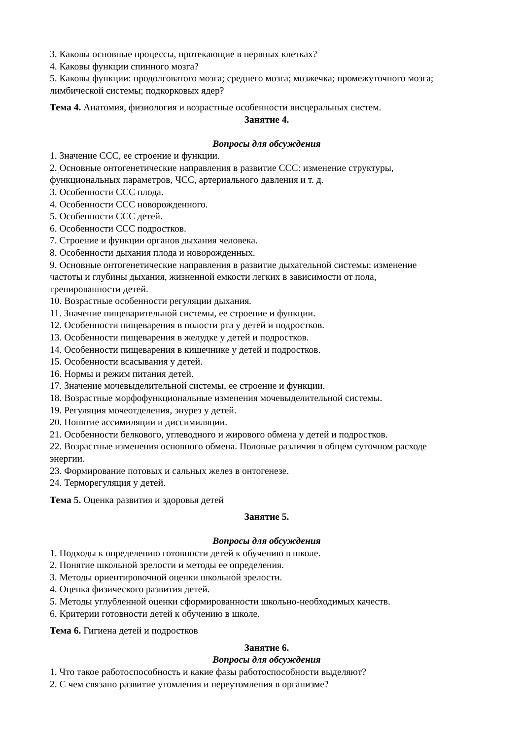3. Каковы основные процессы, протекающие в нервных клетках?
4. Каковы функции спинного мозга?
5. Каковы функции: продолговатого мозга; среднего мозга; мозжечка; промежуточного мозга; лимбической системы; подкорковых ядер?
Тема 4. Анатомия, физиология и возрастные особенности висцеральных систем.
Занятие 4.
Вопросы для обсуждения
1. Значение ССС, ее строение и функции.
2. Основные онтогенетические направления в развитие ССС: изменение структуры, функциональных параметров, ЧСС, артериального давления и т. д.
3. Особенности ССС плода.
4. Особенности ССС новорожденного.
5. Особенности ССС детей.
6. Особенности ССС подростков.
7. Строение и функции органов дыхания человека.
8. Особенности дыхания плода и новорожденных.
9. Основные онтогенетические направления в развитие дыхательной системы: изменение частоты и глубины дыхания, жизненной емкости легких в зависимости от пола, тренированности детей.
10. Возрастные особенности регуляции дыхания.
11. Значение пищеварительной системы, ее строение и функции.
12. Особенности пищеварения в полости рта у детей и подростков.
13. Особенности пищеварения в желудке у детей и подростков.
14. Особенности пищеварения в кишечнике у детей и подростков.
15. Особенности всасывания у детей.
16. Нормы и режим питания детей.
17. Значение мочевыделительной системы, ее строение и функции.
18. Возрастные морфофункциональные изменения мочевыделительной системы.
19. Регуляция мочеотделения, энурез у детей.
20. Понятие ассимиляции и диссимиляции.
21. Особенности белкового, углеводного и жирового обмена у детей и подростков.
22. Возрастные изменения основного обмена. Половые различия в общем суточном расходе энергии.
23. Формирование потовых и сальных желез в онтогенезе.
24. Терморегуляция у детей.
Тема 5. Оценка развития и здоровья детей
Занятие 5.
Вопросы для обсуждения
1. Подходы к определению готовности детей к обучению в школе.
2. Понятие школьной зрелости и методы ее определения.
3. Методы ориентировочной оценки школьной зрелости.
4. Оценка физического развития детей.
5. Методы углубленной оценки сформированности школьно-необходимых качеств.
6. Критерии готовности детей к обучению в школе.
Тема 6. Гигиена детей и подростков
Занятие 6.
Вопросы для обсуждения
1. Что такое работоспособность и какие фазы работоспособности выделяют?
2. С чем связано развитие утомления и переутомления в организме?